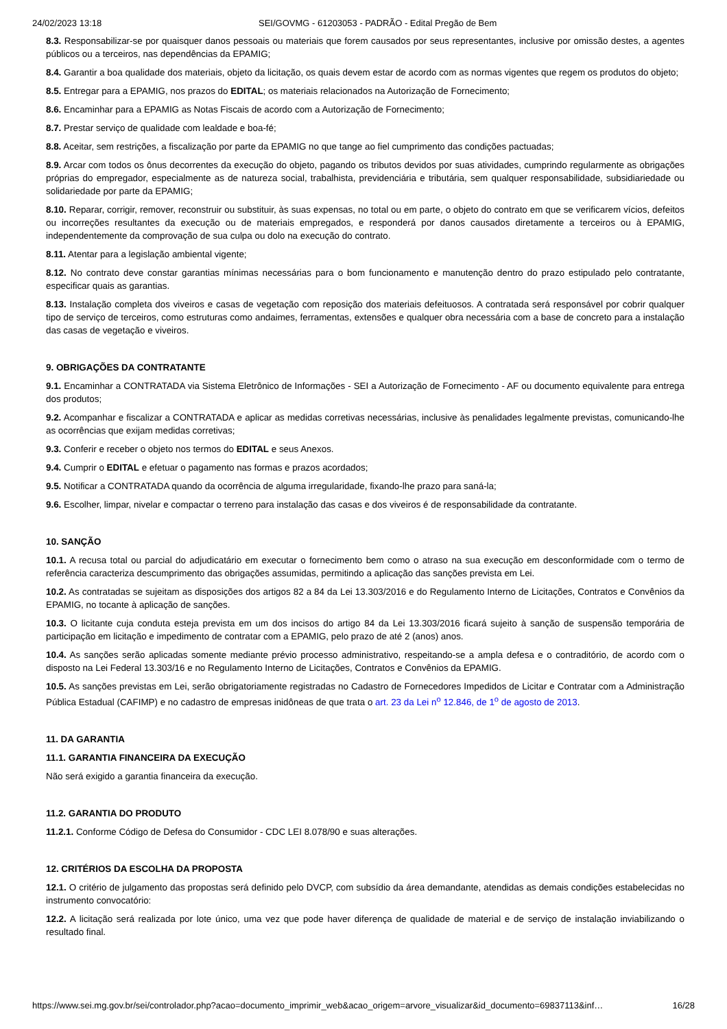24/02/2023 13:18 SEI/GOVMG - 61203053 - PADRÃO - Edital Pregão de Bem
8.3. Responsabilizar-se por quaisquer danos pessoais ou materiais que forem causados por seus representantes, inclusive por omissão destes, a agentes públicos ou a terceiros, nas dependências da EPAMIG;
8.4. Garantir a boa qualidade dos materiais, objeto da licitação, os quais devem estar de acordo com as normas vigentes que regem os produtos do objeto;
8.5. Entregar para a EPAMIG, nos prazos do EDITAL; os materiais relacionados na Autorização de Fornecimento;
8.6. Encaminhar para a EPAMIG as Notas Fiscais de acordo com a Autorização de Fornecimento;
8.7. Prestar serviço de qualidade com lealdade e boa-fé;
8.8. Aceitar, sem restrições, a fiscalização por parte da EPAMIG no que tange ao fiel cumprimento das condições pactuadas;
8.9. Arcar com todos os ônus decorrentes da execução do objeto, pagando os tributos devidos por suas atividades, cumprindo regularmente as obrigações próprias do empregador, especialmente as de natureza social, trabalhista, previdenciária e tributária, sem qualquer responsabilidade, subsidiariedade ou solidariedade por parte da EPAMIG;
8.10. Reparar, corrigir, remover, reconstruir ou substituir, às suas expensas, no total ou em parte, o objeto do contrato em que se verificarem vícios, defeitos ou incorreções resultantes da execução ou de materiais empregados, e responderá por danos causados diretamente a terceiros ou à EPAMIG, independentemente da comprovação de sua culpa ou dolo na execução do contrato.
8.11. Atentar para a legislação ambiental vigente;
8.12. No contrato deve constar garantias mínimas necessárias para o bom funcionamento e manutenção dentro do prazo estipulado pelo contratante, especificar quais as garantias.
8.13. Instalação completa dos viveiros e casas de vegetação com reposição dos materiais defeituosos. A contratada será responsável por cobrir qualquer tipo de serviço de terceiros, como estruturas como andaimes, ferramentas, extensões e qualquer obra necessária com a base de concreto para a instalação das casas de vegetação e viveiros.
9. OBRIGAÇÕES DA CONTRATANTE
9.1. Encaminhar a CONTRATADA via Sistema Eletrônico de Informações - SEI a Autorização de Fornecimento - AF ou documento equivalente para entrega dos produtos;
9.2. Acompanhar e fiscalizar a CONTRATADA e aplicar as medidas corretivas necessárias, inclusive às penalidades legalmente previstas, comunicando-lhe as ocorrências que exijam medidas corretivas;
9.3. Conferir e receber o objeto nos termos do EDITAL e seus Anexos.
9.4. Cumprir o EDITAL e efetuar o pagamento nas formas e prazos acordados;
9.5. Notificar a CONTRATADA quando da ocorrência de alguma irregularidade, fixando-lhe prazo para saná-la;
9.6. Escolher, limpar, nivelar e compactar o terreno para instalação das casas e dos viveiros é de responsabilidade da contratante.
10. SANÇÃO
10.1. A recusa total ou parcial do adjudicatário em executar o fornecimento bem como o atraso na sua execução em desconformidade com o termo de referência caracteriza descumprimento das obrigações assumidas, permitindo a aplicação das sanções prevista em Lei.
10.2. As contratadas se sujeitam as disposições dos artigos 82 a 84 da Lei 13.303/2016 e do Regulamento Interno de Licitações, Contratos e Convênios da EPAMIG, no tocante à aplicação de sanções.
10.3. O licitante cuja conduta esteja prevista em um dos incisos do artigo 84 da Lei 13.303/2016 ficará sujeito à sanção de suspensão temporária de participação em licitação e impedimento de contratar com a EPAMIG, pelo prazo de até 2 (anos) anos.
10.4. As sanções serão aplicadas somente mediante prévio processo administrativo, respeitando-se a ampla defesa e o contraditório, de acordo com o disposto na Lei Federal 13.303/16 e no Regulamento Interno de Licitações, Contratos e Convênios da EPAMIG.
10.5. As sanções previstas em Lei, serão obrigatoriamente registradas no Cadastro de Fornecedores Impedidos de Licitar e Contratar com a Administração Pública Estadual (CAFIMP) e no cadastro de empresas inidôneas de que trata o art. 23 da Lei n<sup>o</sup> 12.846, de 1<sup>o</sup> de agosto de 2013.
11. DA GARANTIA
11.1. GARANTIA FINANCEIRA DA EXECUÇÃO
Não será exigido a garantia financeira da execução.
11.2. GARANTIA DO PRODUTO
11.2.1. Conforme Código de Defesa do Consumidor - CDC LEI 8.078/90 e suas alterações.
12. CRITÉRIOS DA ESCOLHA DA PROPOSTA
12.1. O critério de julgamento das propostas será definido pelo DVCP, com subsídio da área demandante, atendidas as demais condições estabelecidas no instrumento convocatório:
12.2. A licitação será realizada por lote único, uma vez que pode haver diferença de qualidade de material e de serviço de instalação inviabilizando o resultado final.
https://www.sei.mg.gov.br/sei/controlador.php?acao=documento_imprimir_web&acao_origem=arvore_visualizar&id_documento=69837113&inf… 16/28